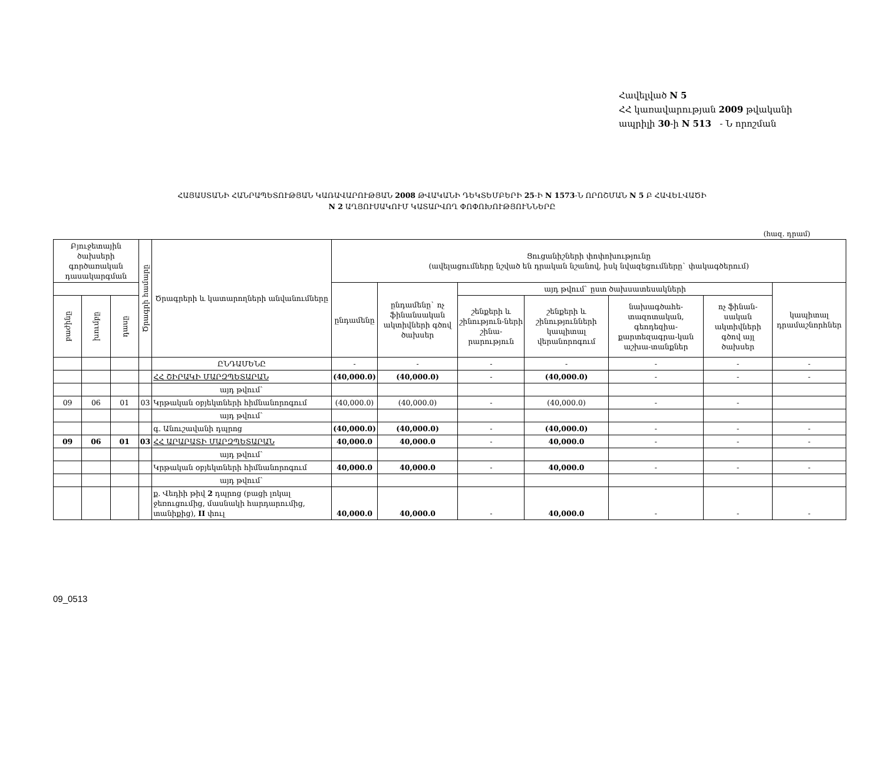Հավելված N 5
ՀՀ կառավարության 2009 թվականի
ապրիլի 30-ի N 513 - Ն որոշման
ՀԱՅԱՍՏԱՆԻ ՀԱՆՐԱՊԵՏՈՒԹՅԱՆ ԿԱՌԱՎԱՐՈՒԹՅԱՆ 2008 ԹՎԱԿԱՆԻ ԴԵԿՏԵՄԲԵՐԻ 25-Ի N 1573-Ն ՈՐՈՇՄԱՆ N 5 Բ ՀԱՎԵԼՎԱԾԻ
N 2 ԱՂՅՈՒՍԱԿՈՒՄ ԿԱՏԱՐՎՈՂ ՓՈՓՈԽՈՒԹՅՈՒՆՆԵՐԸ
(հազ. դրամ)
| Բյուջետային ծախսերի գործառական դասակարգման | | | Ծրագրի համարը | Ծրագրերի և կատարողների անվանումները | Ցուցանիշների փոփոխությունը (ավելացումները նշված են դրական նշանով, իսկ նվազեցումները` փակագծերում) | | | | | | |
| --- | --- | --- | --- | --- | --- | --- | --- | --- | --- | --- | --- |
| | | | | | ընդամենը | ընդամենը` ոչ ֆինանսական ակտիվների գծով ծախսեր | այդ թվում` ըստ ծախսատեսակների | | | | կապիտալ դրամաշնորհներ |
| բաժինը | խումբը | դասը | | | | | շենքերի և շինություն-ների շինա-րարություն | շենքերի և շինությունների կապիտալ վերանորոգում | նախագծահե-տազոտական, գեոդեզիա-քարտեզագրա-կան աշխա-տանքներ | ոչ ֆինան-սական ակտիվների գծով այլ ծախսեր | |
| | | | | ԸՆԴԱՄԵՆԸ | - | - | - | - | - | - | - |
| | | | | ՀՀ ՇԻՐԱԿԻ ՄԱՐԶՊԵՏԱՐԱՆ | (40,000.0) | (40,000.0) | - | (40,000.0) | - | - | - |
| | | | | այդ թվում` | | | | | | | |
| 09 | 06 | 01 | 03 | Կրթական օբյեկտների հիմնանորոգում | (40,000.0) | (40,000.0) | - | (40,000.0) | - | - | |
| | | | | այդ թվում` | | | | | | | |
| | | | | գ. Անուշավանի դպրոց | (40,000.0) | (40,000.0) | - | (40,000.0) | - | - | - |
| 09 | 06 | 01 | 03 | ՀՀ ԱՐԱՐԱՏԻ ՄԱՐԶՊԵՏԱՐԱՆ | 40,000.0 | 40,000.0 | - | 40,000.0 | - | - | - |
| | | | | այդ թվում` | | | | | | | |
| | | | | Կրթական օբյեկտների հիմնանորոգում | 40,000.0 | 40,000.0 | - | 40,000.0 | - | - | - |
| | | | | այդ թվում` | | | | | | | |
| | | | | ք. Վեդիի թիվ 2 դպրոց (բացի լոկալ ջեռուցումից, մասնակի հարդարումից, տանիքից), II փուլ | 40,000.0 | 40,000.0 | - | 40,000.0 | - | - | - |
09_0513